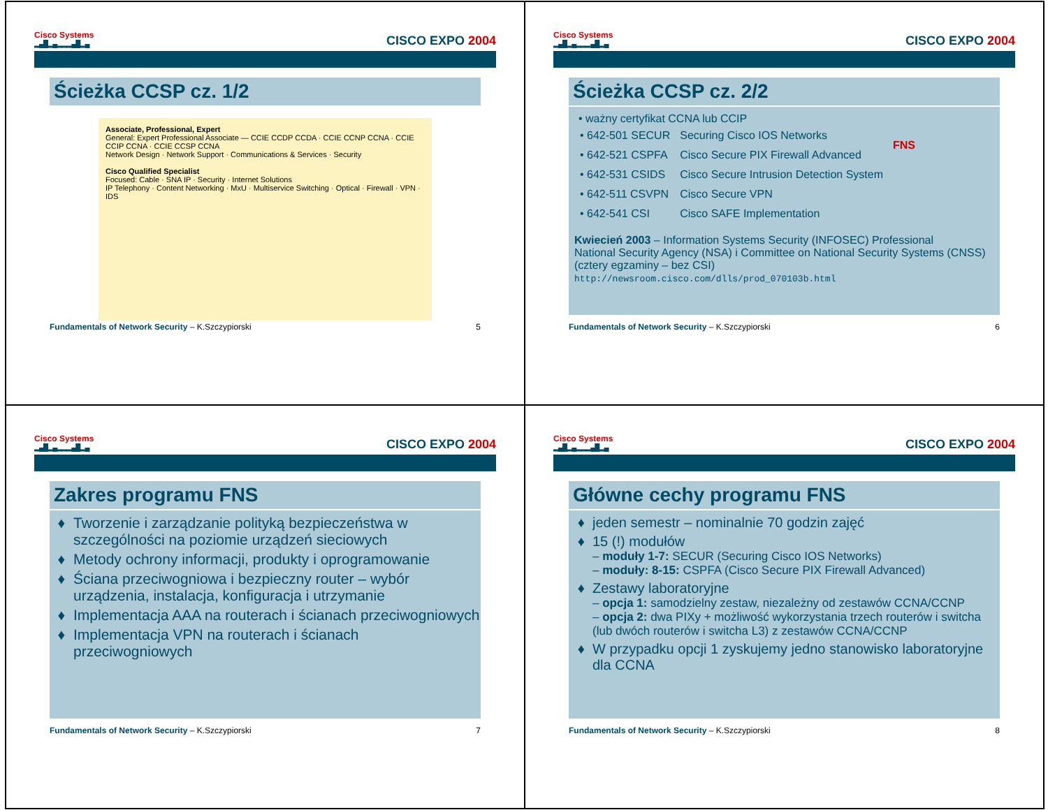Cisco Systems
▂▄█▂▄▂▂▂▄█▂▄
CISCO EXPO 2004
Ścieżka CCSP cz. 1/2
Associate, Professional, Expert
General: Expert Professional Associate — CCIE CCDP CCDA · CCIE CCNP CCNA · CCIE CCIP CCNA · CCIE CCSP CCNA
Network Design · Network Support · Communications & Services · Security
Cisco Qualified Specialist
Focused: Cable · SNA IP · Security · Internet Solutions
IP Telephony · Content Networking · MxU · Multiservice Switching · Optical · Firewall · VPN · IDS
Fundamentals of Network Security – K.Szczypiorski 5
Cisco Systems
▂▄█▂▄▂▂▂▄█▂▄
CISCO EXPO 2004
Ścieżka CCSP cz. 2/2
• ważny certyfikat CCNA lub CCIP
| • 642-501 SECUR | Securing Cisco IOS Networks | FNS |
| • 642-521 CSPFA | Cisco Secure PIX Firewall Advanced | |
| • 642-531 CSIDS | Cisco Secure Intrusion Detection System | |
| • 642-511 CSVPN | Cisco Secure VPN | |
| • 642-541 CSI | Cisco SAFE Implementation | |
Kwiecień 2003 – Information Systems Security (INFOSEC) Professional
National Security Agency (NSA) i Committee on National Security Systems (CNSS)
(cztery egzaminy – bez CSI)
http://newsroom.cisco.com/dlls/prod_070103b.html
Fundamentals of Network Security – K.Szczypiorski 6
Cisco Systems
▂▄█▂▄▂▂▂▄█▂▄
CISCO EXPO 2004
Zakres programu FNS
Tworzenie i zarządzanie polityką bezpieczeństwa w szczególności na poziomie urządzeń sieciowych
Metody ochrony informacji, produkty i oprogramowanie
Ściana przeciwogniowa i bezpieczny router – wybór urządzenia, instalacja, konfiguracja i utrzymanie
Implementacja AAA na routerach i ścianach przeciwogniowych
Implementacja VPN na routerach i ścianach przeciwogniowych
Fundamentals of Network Security – K.Szczypiorski 7
Cisco Systems
▂▄█▂▄▂▂▂▄█▂▄
CISCO EXPO 2004
Główne cechy programu FNS
jeden semestr – nominalnie 70 godzin zajęć
15 (!) modułów
– moduły 1-7: SECUR (Securing Cisco IOS Networks)
– moduły: 8-15: CSPFA (Cisco Secure PIX Firewall Advanced)
Zestawy laboratoryjne
– opcja 1: samodzielny zestaw, niezależny od zestawów CCNA/CCNP
– opcja 2: dwa PIXy + możliwość wykorzystania trzech routerów i switcha (lub dwóch routerów i switcha L3) z zestawów CCNA/CCNP
W przypadku opcji 1 zyskujemy jedno stanowisko laboratoryjne dla CCNA
Fundamentals of Network Security – K.Szczypiorski 8